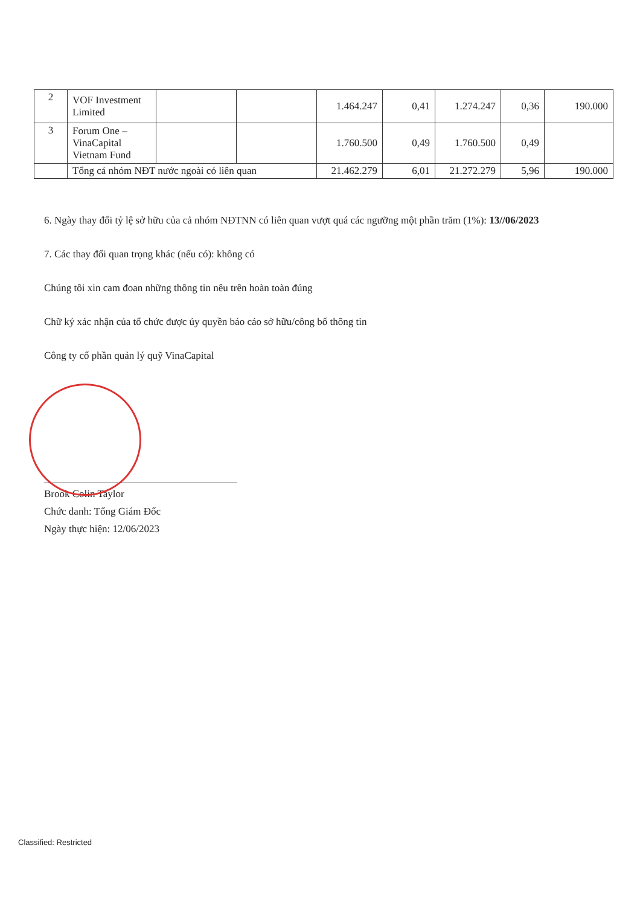| 2 | VOF Investment Limited | | | 1.464.247 | 0,41 | 1.274.247 | 0,36 | 190.000 |
| 3 | Forum One – VinaCapital Vietnam Fund | | | 1.760.500 | 0,49 | 1.760.500 | 0,49 | |
| | Tổng cả nhóm NĐT nước ngoài có liên quan | | | 21.462.279 | 6,01 | 21.272.279 | 5,96 | 190.000 |
6. Ngày thay đổi tỷ lệ sở hữu của cả nhóm NĐTNN có liên quan vượt quá các ngưỡng một phần trăm (1%): 13//06/2023
7. Các thay đổi quan trọng khác (nếu có): không có
Chúng tôi xin cam đoan những thông tin nêu trên hoàn toàn đúng
Chữ ký xác nhận của tổ chức được ủy quyền báo cáo sở hữu/công bố thông tin
Công ty cổ phần quản lý quỹ VinaCapital
Brook Colin Taylor
Chức danh: Tổng Giám Đốc
Ngày thực hiện: 12/06/2023
Classified: Restricted